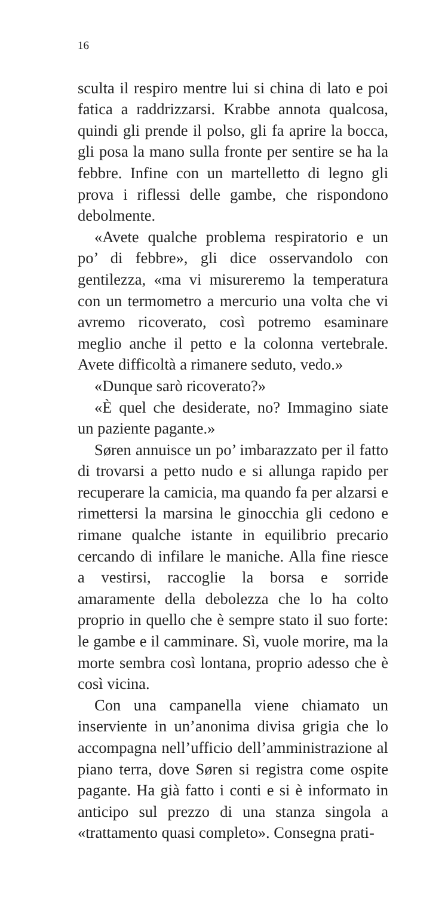16
sculta il respiro mentre lui si china di lato e poi fatica a raddrizzarsi. Krabbe annota qualcosa, quindi gli prende il polso, gli fa aprire la bocca, gli posa la mano sulla fronte per sentire se ha la febbre. Infine con un martelletto di legno gli prova i riflessi delle gambe, che rispondono debolmente.
«Avete qualche problema respiratorio e un po’ di febbre», gli dice osservandolo con gentilezza, «ma vi misureremo la temperatura con un termometro a mercurio una volta che vi avremo ricoverato, così potremo esaminare meglio anche il petto e la colonna vertebrale. Avete difficoltà a rimanere seduto, vedo.»
«Dunque sarò ricoverato?»
«È quel che desiderate, no? Immagino siate un paziente pagante.»
Søren annuisce un po’ imbarazzato per il fatto di trovarsi a petto nudo e si allunga rapido per recuperare la camicia, ma quando fa per alzarsi e rimettersi la marsina le ginocchia gli cedono e rimane qualche istante in equilibrio precario cercando di infilare le maniche. Alla fine riesce a vestirsi, raccoglie la borsa e sorride amaramente della debolezza che lo ha colto proprio in quello che è sempre stato il suo forte: le gambe e il camminare. Sì, vuole morire, ma la morte sembra così lontana, proprio adesso che è così vicina.
Con una campanella viene chiamato un inserviente in un’anonima divisa grigia che lo accompagna nell’ufficio dell’amministrazione al piano terra, dove Søren si registra come ospite pagante. Ha già fatto i conti e si è informato in anticipo sul prezzo di una stanza singola a «trattamento quasi completo». Consegna prati-